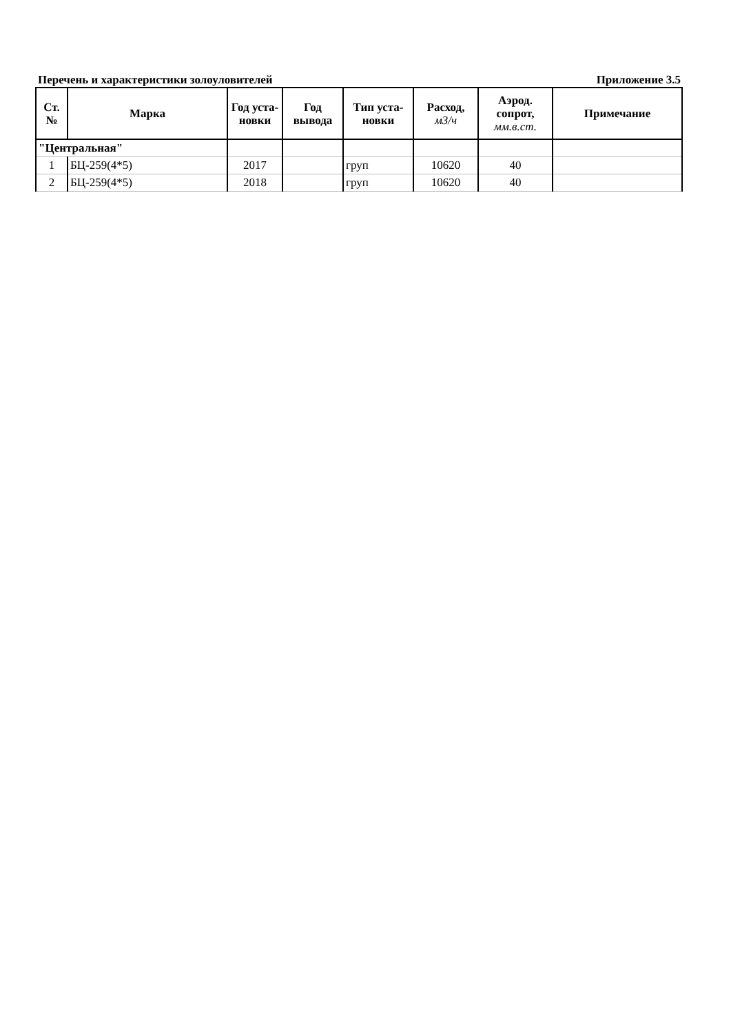Перечень и характеристики золоуловителей Приложение 3.5
| Ст. № | Марка | Год уста- новки | Год вывода | Тип уста- новки | Расход, м3/ч | Аэрод. сопрот, мм.в.ст. | Примечание |
| --- | --- | --- | --- | --- | --- | --- | --- |
| "Центральная" | | | | | | | |
| 1 | БЦ-259(4*5) | 2017 | | груп | 10620 | 40 | |
| 2 | БЦ-259(4*5) | 2018 | | груп | 10620 | 40 | |